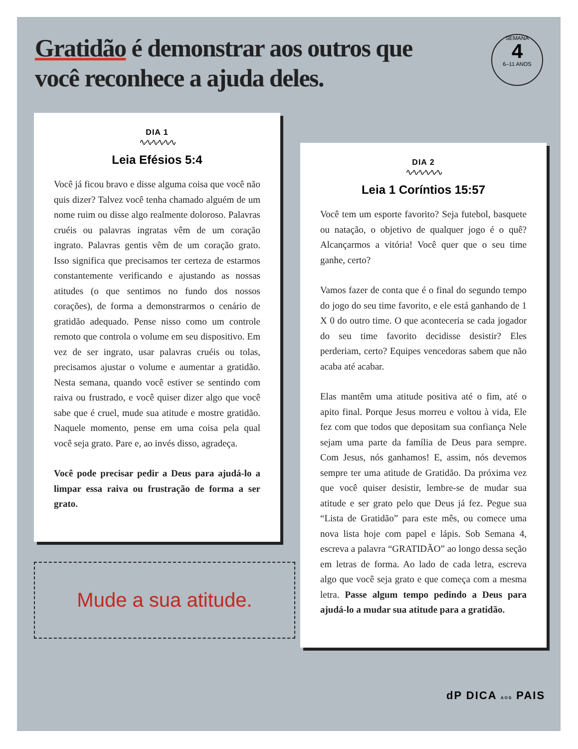Gratidão é demonstrar aos outros que você reconhece a ajuda deles.
SEMANA
4
6–11 ANOS
DIA 1
∿∿∿∿∿∿
Leia Efésios 5:4
Você já ficou bravo e disse alguma coisa que você não quis dizer? Talvez você tenha chamado alguém de um nome ruim ou disse algo realmente doloroso. Palavras cruéis ou palavras ingratas vêm de um coração ingrato. Palavras gentis vêm de um coração grato. Isso significa que precisamos ter certeza de estarmos constantemente verificando e ajustando as nossas atitudes (o que sentimos no fundo dos nossos corações), de forma a demonstrarmos o cenário de gratidão adequado. Pense nisso como um controle remoto que controla o volume em seu dispositivo. Em vez de ser ingrato, usar palavras cruéis ou tolas, precisamos ajustar o volume e aumentar a gratidão. Nesta semana, quando você estiver se sentindo com raiva ou frustrado, e você quiser dizer algo que você sabe que é cruel, mude sua atitude e mostre gratidão. Naquele momento, pense em uma coisa pela qual você seja grato. Pare e, ao invés disso, agradeça.
Você pode precisar pedir a Deus para ajudá-lo a limpar essa raiva ou frustração de forma a ser grato.
Mude a sua atitude.
DIA 2
∿∿∿∿∿∿
Leia 1 Coríntios 15:57
Você tem um esporte favorito? Seja futebol, basquete ou natação, o objetivo de qualquer jogo é o quê? Alcançarmos a vitória! Você quer que o seu time ganhe, certo?
Vamos fazer de conta que é o final do segundo tempo do jogo do seu time favorito, e ele está ganhando de 1 X 0 do outro time. O que aconteceria se cada jogador do seu time favorito decidisse desistir? Eles perderiam, certo? Equipes vencedoras sabem que não acaba até acabar.
Elas mantêm uma atitude positiva até o fim, até o apito final. Porque Jesus morreu e voltou à vida, Ele fez com que todos que depositam sua confiança Nele sejam uma parte da família de Deus para sempre. Com Jesus, nós ganhamos! E, assim, nós devemos sempre ter uma atitude de Gratidão. Da próxima vez que você quiser desistir, lembre-se de mudar sua atitude e ser grato pelo que Deus já fez. Pegue sua “Lista de Gratidão” para este mês, ou comece uma nova lista hoje com papel e lápis. Sob Semana 4, escreva a palavra “GRATIDÃO” ao longo dessa seção em letras de forma. Ao lado de cada letra, escreva algo que você seja grato e que começa com a mesma letra. Passe algum tempo pedindo a Deus para ajudá-lo a mudar sua atitude para a gratidão.
dP DICA AOS PAIS